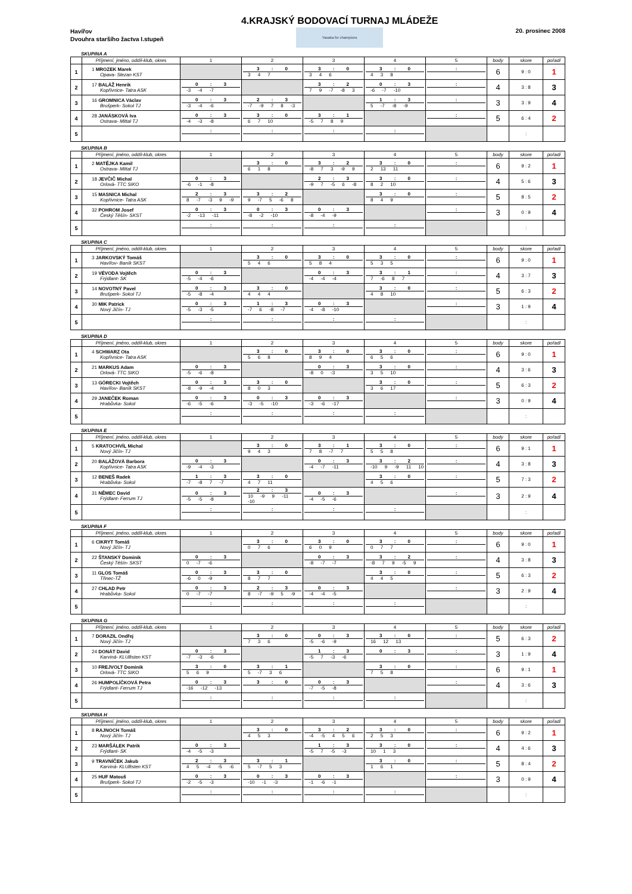Havířov
Dvouhra staršího žactva I.stupeň
4.KRAJSKÝ BODOVACÍ TURNAJ MLÁDEŽE
Yasaka for champions
20. prosinec 2008
SKUPINA A
| | Příjmení, jméno, oddíl-klub, okres | 1 | 2 | 3 | 4 | 5 | body | skore | pořadí |
| --- | --- | --- | --- | --- | --- | --- | --- | --- | --- |
| 1 | 1 MROZEK Marek Opava- Slezan KST | | 3 : 0 3 4 7 | 3 : 0 3 4 6 | 3 : 0 4 3 8 | : | 6 | 9 : 0 | 1 |
| 2 | 17 BALÁŽ Henrik Kopřivnice- Tatra ASK | 0 : 3 -3 -4 -7 | | 3 : 2 7 9 -7 -8 3 | 0 : 3 -6 -7 -10 | : | 4 | 3 : 8 | 3 |
| 3 | 16 GROMNICA Václav Brušperk- Sokol TJ | 0 : 3 -3 -4 -6 | 2 : 3 -7 -9 7 8 -3 | | 1 : 3 5 -7 -8 -9 | : | 3 | 3 : 9 | 4 |
| 4 | 28 JANÁSKOVÁ Iva Ostrava- Mittal TJ | 0 : 3 -4 -3 -8 | 3 : 0 6 7 10 | 3 : 1 -5 7 8 9 | | : | 5 | 6 : 4 | 2 |
| 5 | | : | : | : | : | | | : | |
SKUPINA B
| | Příjmení, jméno, oddíl-klub, okres | 1 | 2 | 3 | 4 | 5 | body | skore | pořadí |
| --- | --- | --- | --- | --- | --- | --- | --- | --- | --- |
| 1 | 2 MATĚJKA Kamil Ostrava- Mittal TJ | | 3 : 0 6 1 8 | 3 : 2 -8 7 3 -9 9 | 3 : 0 2 13 11 | : | 6 | 9 : 2 | 1 |
| 2 | 18 JEVČIČ Michal Orlová- TTC SIKO | 0 : 3 -6 -1 -8 | | 2 : 3 -9 7 -5 6 -8 | 3 : 0 8 2 10 | : | 4 | 5 : 6 | 3 |
| 3 | 15 MASNICA Michal Kopřivnice- Tatra ASK | 2 : 3 8 -7 -3 9 -9 | 3 : 2 9 -7 5 -6 8 | | 3 : 0 8 4 9 | : | 5 | 8 : 5 | 2 |
| 4 | 32 POHROM Josef Český Těšín- SKST | 0 : 3 -2 -13 -11 | 0 : 3 -8 -2 -10 | 0 : 3 -8 -4 -9 | | : | 3 | 0 : 9 | 4 |
| 5 | | : | : | : | : | | | : | |
SKUPINA C
| | Příjmení, jméno, oddíl-klub, okres | 1 | 2 | 3 | 4 | 5 | body | skore | pořadí |
| --- | --- | --- | --- | --- | --- | --- | --- | --- | --- |
| 1 | 3 JARKOVSKÝ Tomáš Havířov- Baník SKST | | 3 : 0 5 4 6 | 3 : 0 5 8 4 | 3 : 0 5 3 5 | : | 6 | 9 : 0 | 1 |
| 2 | 19 VÉVODA Vojtěch Frýdlant- SK | 0 : 3 -5 -4 -6 | | 0 : 3 -4 -4 -4 | 3 : 1 7 -6 8 7 | : | 4 | 3 : 7 | 3 |
| 3 | 14 NOVOTNÝ Pavel Brušperk- Sokol TJ | 0 : 3 -5 -8 -4 | 3 : 0 4 4 4 | | 3 : 0 4 8 10 | : | 5 | 6 : 3 | 2 |
| 4 | 30 MIK Patrick Nový Jičín- TJ | 0 : 3 -5 -3 -5 | 1 : 3 -7 6 -8 -7 | 0 : 3 -4 -8 -10 | | : | 3 | 1 : 9 | 4 |
| 5 | | : | : | : | : | | | : | |
SKUPINA D
| | Příjmení, jméno, oddíl-klub, okres | 1 | 2 | 3 | 4 | 5 | body | skore | pořadí |
| --- | --- | --- | --- | --- | --- | --- | --- | --- | --- |
| 1 | 4 SCHWARZ Ota Kopřivnice- Tatra ASK | | 3 : 0 5 6 8 | 3 : 0 8 9 4 | 3 : 0 6 5 6 | : | 6 | 9 : 0 | 1 |
| 2 | 21 MARKUS Adam Orlová- TTC SIKO | 0 : 3 -5 -6 -8 | | 0 : 3 -8 0 -3 | 3 : 0 3 5 10 | : | 4 | 3 : 6 | 3 |
| 3 | 13 GÓRECKI Vojtěch Havířov- Baník SKST | 0 : 3 -8 -9 -4 | 3 : 0 8 0 3 | | 3 : 0 3 6 17 | : | 5 | 6 : 3 | 2 |
| 4 | 29 JANEČEK Roman Hrabůvka- Sokol | 0 : 3 -6 -5 -6 | 0 : 3 -3 -5 -10 | 0 : 3 -3 -6 -17 | | : | 3 | 0 : 9 | 4 |
| 5 | | : | : | : | : | | | : | |
SKUPINA E
| | Příjmení, jméno, oddíl-klub, okres | 1 | 2 | 3 | 4 | 5 | body | skore | pořadí |
| --- | --- | --- | --- | --- | --- | --- | --- | --- | --- |
| 1 | 5 KRATOCHVÍL Michal Nový Jičín- TJ | | 3 : 0 9 4 3 | 3 : 1 7 8 -7 7 | 3 : 0 5 5 8 | : | 6 | 9 : 1 | 1 |
| 2 | 20 BALÁŽOVÁ Barbora Kopřivnice- Tatra ASK | 0 : 3 -9 -4 -3 | | 0 : 3 -4 -7 -11 | 3 : 2 -10 9 -9 11 10 | : | 4 | 3 : 8 | 3 |
| 3 | 12 BENEŠ Radek Hrabůvka- Sokol | 1 : 3 -7 -8 7 -7 | 3 : 0 4 7 11 | | 3 : 0 4 5 6 | : | 5 | 7 : 3 | 2 |
| 4 | 31 NĚMEC David Frýdlant- Ferrum TJ | 0 : 3 -5 -5 -8 | 2 : 3 10 -9 9 -11 -10 | 0 : 3 -4 -5 -6 | | : | 3 | 2 : 9 | 4 |
| 5 | | : | : | : | : | | | : | |
SKUPINA F
| | Příjmení, jméno, oddíl-klub, okres | 1 | 2 | 3 | 4 | 5 | body | skore | pořadí |
| --- | --- | --- | --- | --- | --- | --- | --- | --- | --- |
| 1 | 6 CIKRYT Tomáš Nový Jičín- TJ | | 3 : 0 0 7 6 | 3 : 0 6 0 9 | 3 : 0 0 7 7 | : | 6 | 9 : 0 | 1 |
| 2 | 22 ŠTANSKÝ Dominik Český Těšín- SKST | 0 : 3 0 -7 -6 | | 0 : 3 -8 -7 -7 | 3 : 2 -8 7 9 -5 9 | : | 4 | 3 : 8 | 3 |
| 3 | 11 GLOS Tomáš Třinec-TŽ | 0 : 3 -6 0 -9 | 3 : 0 8 7 7 | | 3 : 0 4 4 5 | : | 5 | 6 : 3 | 2 |
| 4 | 27 CHLAD Petr Hrabůvka- Sokol | 0 : 3 0 -7 -7 | 2 : 3 8 -7 -9 5 -9 | 0 : 3 -4 -4 -5 | | : | 3 | 2 : 9 | 4 |
| 5 | | : | : | : | : | | | : | |
SKUPINA G
| | Příjmení, jméno, oddíl-klub, okres | 1 | 2 | 3 | 4 | 5 | body | skore | pořadí |
| --- | --- | --- | --- | --- | --- | --- | --- | --- | --- |
| 1 | 7 DORAZIL Ondřej Nový Jičín- TJ | | 3 : 0 7 3 6 | 0 : 3 -5 -6 -9 | 3 : 0 16 12 13 | : | 5 | 6 : 3 | 2 |
| 2 | 24 DONÁT David Karviná- KLUBsten KST | 0 : 3 -7 -3 -6 | | 1 : 3 -5 7 -3 -6 | 0 : 3 | : | 3 | 1 : 9 | 4 |
| 3 | 10 FREJVOLT Dominik Orlová- TTC SIKO | 3 : 0 5 6 9 | 3 : 1 5 -7 3 6 | | 3 : 0 7 5 8 | : | 6 | 9 : 1 | 1 |
| 4 | 26 HUMPOLÍČKOVÁ Petra Frýdlant- Ferrum TJ | 0 : 3 -16 -12 -13 | 3 : 0 | 0 : 3 -7 -5 -8 | | : | 4 | 3 : 6 | 3 |
| 5 | | : | : | : | : | | | : | |
SKUPINA H
| | Příjmení, jméno, oddíl-klub, okres | 1 | 2 | 3 | 4 | 5 | body | skore | pořadí |
| --- | --- | --- | --- | --- | --- | --- | --- | --- | --- |
| 1 | 8 RAJNOCH Tomáš Nový Jičín- TJ | | 3 : 0 4 5 3 | 3 : 2 -4 -5 4 5 6 | 3 : 0 2 5 3 | : | 6 | 9 : 2 | 1 |
| 2 | 23 MARŠÁLEK Patrik Frýdlant- SK | 0 : 3 -4 -5 -3 | | 1 : 3 -5 7 -5 -3 | 3 : 0 10 1 3 | : | 4 | 4 : 6 | 3 |
| 3 | 9 TRAVNÍČEK Jakub Karviná- KLUBsten KST | 2 : 3 4 5 -4 -5 -6 | 3 : 1 5 -7 5 3 | | 3 : 0 1 6 1 | : | 5 | 8 : 4 | 2 |
| 4 | 25 HUF Matouš Brušperk- Sokol TJ | 0 : 3 -2 -5 -3 | 0 : 3 -10 -1 -3 | 0 : 3 -1 -6 -1 | | : | 3 | 0 : 9 | 4 |
| 5 | | : | : | : | : | | | : | |